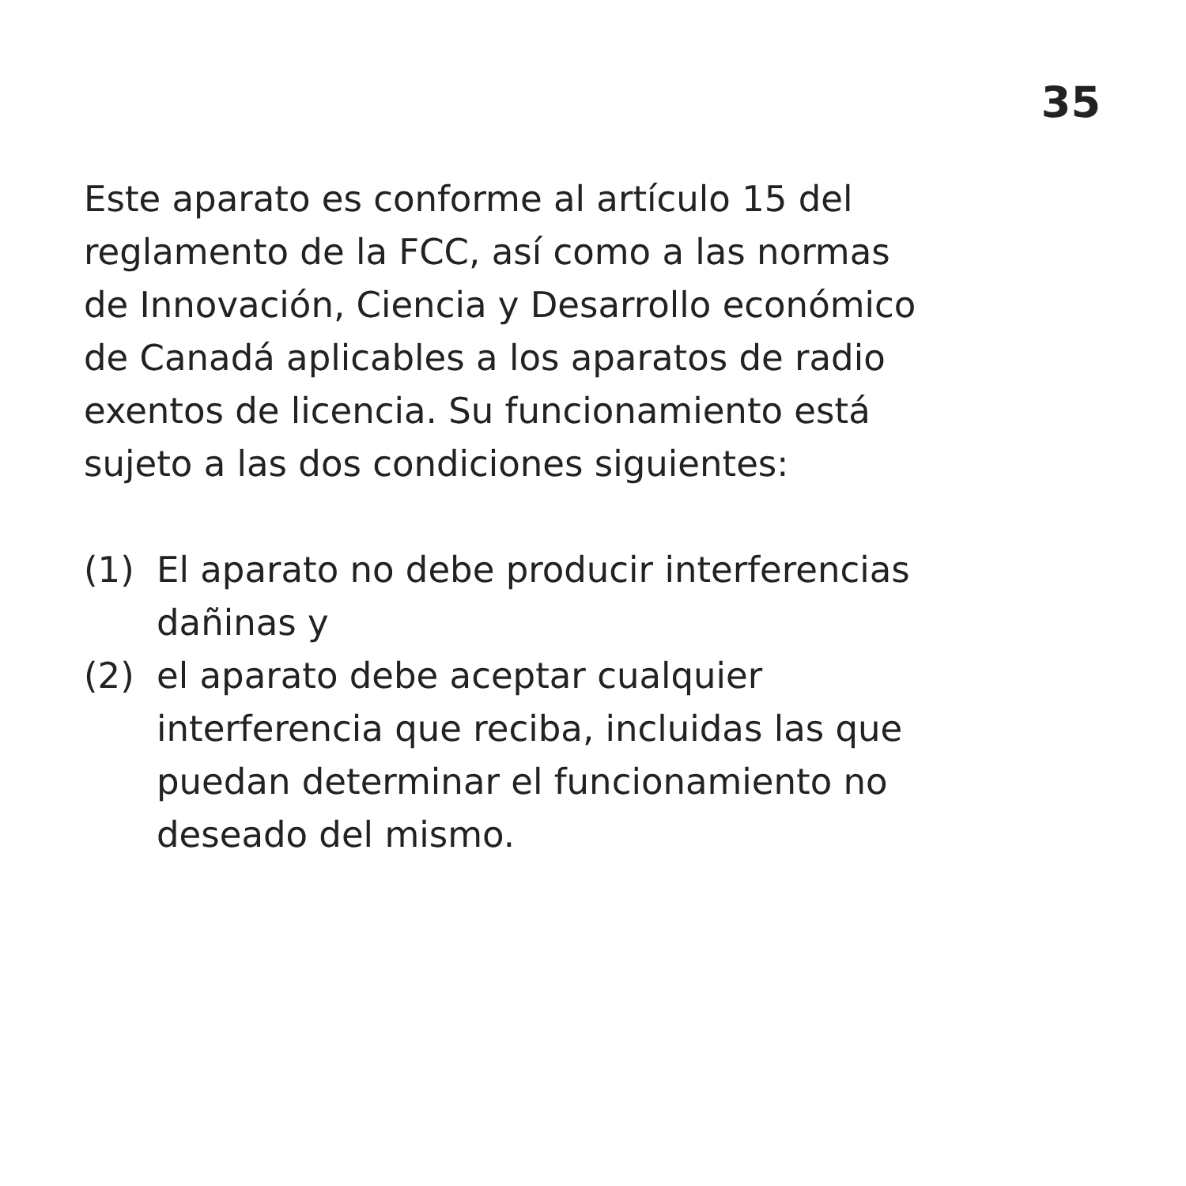35
Este aparato es conforme al artículo 15 del
reglamento de la FCC, así como a las normas
de Innovación, Ciencia y Desarrollo económico
de Canadá aplicables a los aparatos de radio
exentos de licencia. Su funcionamiento está
sujeto a las dos condiciones siguientes:
(1) El aparato no debe producir interferencias
dañinas y
(2) el aparato debe aceptar cualquier
interferencia que reciba, incluidas las que
puedan determinar el funcionamiento no
deseado del mismo.